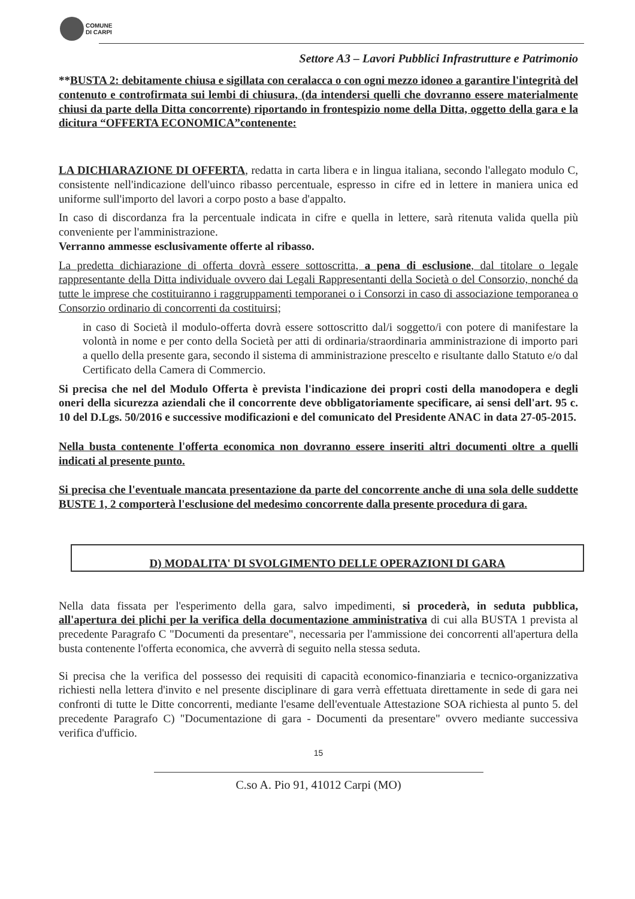COMUNE
DI CARPI
Settore A3 – Lavori Pubblici Infrastrutture e Patrimonio
**BUSTA 2: debitamente chiusa e sigillata con ceralacca o con ogni mezzo idoneo a garantire l'integrità del contenuto e controfirmata sui lembi di chiusura, (da intendersi quelli che dovranno essere materialmente chiusi da parte della Ditta concorrente) riportando in frontespizio nome della Ditta, oggetto della gara e la dicitura “OFFERTA ECONOMICA”contenente:
LA DICHIARAZIONE DI OFFERTA, redatta in carta libera e in lingua italiana, secondo l'allegato modulo C, consistente nell'indicazione dell'uinco ribasso percentuale, espresso in cifre ed in lettere in maniera unica ed uniforme sull'importo del lavori a corpo posto a base d'appalto.
In caso di discordanza fra la percentuale indicata in cifre e quella in lettere, sarà ritenuta valida quella più conveniente per l'amministrazione.
Verranno ammesse esclusivamente offerte al ribasso.
La predetta dichiarazione di offerta dovrà essere sottoscritta, a pena di esclusione, dal titolare o legale rappresentante della Ditta individuale ovvero dai Legali Rappresentanti della Società o del Consorzio, nonché da tutte le imprese che costituiranno i raggruppamenti temporanei o i Consorzi in caso di associazione temporanea o Consorzio ordinario di concorrenti da costituirsi;
in caso di Società il modulo-offerta dovrà essere sottoscritto dal/i soggetto/i con potere di manifestare la volontà in nome e per conto della Società per atti di ordinaria/straordinaria amministrazione di importo pari a quello della presente gara, secondo il sistema di amministrazione prescelto e risultante dallo Statuto e/o dal Certificato della Camera di Commercio.
Si precisa che nel del Modulo Offerta è prevista l'indicazione dei propri costi della manodopera e degli oneri della sicurezza aziendali che il concorrente deve obbligatoriamente specificare, ai sensi dell'art. 95 c. 10 del D.Lgs. 50/2016 e successive modificazioni e del comunicato del Presidente ANAC in data 27-05-2015.
Nella busta contenente l'offerta economica non dovranno essere inseriti altri documenti oltre a quelli indicati al presente punto.
Si precisa che l'eventuale mancata presentazione da parte del concorrente anche di una sola delle suddette BUSTE 1, 2 comporterà l'esclusione del medesimo concorrente dalla presente procedura di gara.
D) MODALITA' DI SVOLGIMENTO DELLE OPERAZIONI DI GARA
Nella data fissata per l'esperimento della gara, salvo impedimenti, si procederà, in seduta pubblica, all'apertura dei plichi per la verifica della documentazione amministrativa di cui alla BUSTA 1 prevista al precedente Paragrafo C "Documenti da presentare", necessaria per l'ammissione dei concorrenti all'apertura della busta contenente l'offerta economica, che avverrà di seguito nella stessa seduta.
Si precisa che la verifica del possesso dei requisiti di capacità economico-finanziaria e tecnico-organizzativa richiesti nella lettera d'invito e nel presente disciplinare di gara verrà effettuata direttamente in sede di gara nei confronti di tutte le Ditte concorrenti, mediante l'esame dell'eventuale Attestazione SOA richiesta al punto 5. del precedente Paragrafo C) "Documentazione di gara - Documenti da presentare" ovvero mediante successiva verifica d'ufficio.
15
C.so A. Pio 91, 41012 Carpi (MO)